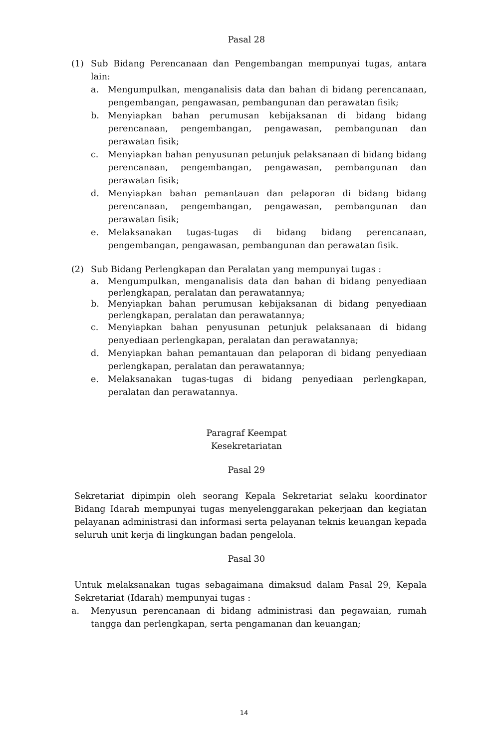Pasal 28
(1) Sub Bidang Perencanaan dan Pengembangan mempunyai tugas, antara lain:
a. Mengumpulkan, menganalisis data dan bahan di bidang perencanaan, pengembangan, pengawasan, pembangunan dan perawatan fisik;
b. Menyiapkan bahan perumusan kebijaksanan di bidang bidang perencanaan, pengembangan, pengawasan, pembangunan dan perawatan fisik;
c. Menyiapkan bahan penyusunan petunjuk pelaksanaan di bidang bidang perencanaan, pengembangan, pengawasan, pembangunan dan perawatan fisik;
d. Menyiapkan bahan pemantauan dan pelaporan di bidang bidang perencanaan, pengembangan, pengawasan, pembangunan dan perawatan fisik;
e. Melaksanakan tugas-tugas di bidang bidang perencanaan, pengembangan, pengawasan, pembangunan dan perawatan fisik.
(2) Sub Bidang Perlengkapan dan Peralatan yang mempunyai tugas :
a. Mengumpulkan, menganalisis data dan bahan di bidang penyediaan perlengkapan, peralatan dan perawatannya;
b. Menyiapkan bahan perumusan kebijaksanan di bidang penyediaan perlengkapan, peralatan dan perawatannya;
c. Menyiapkan bahan penyusunan petunjuk pelaksanaan di bidang penyediaan perlengkapan, peralatan dan perawatannya;
d. Menyiapkan bahan pemantauan dan pelaporan di bidang penyediaan perlengkapan, peralatan dan perawatannya;
e. Melaksanakan tugas-tugas di bidang penyediaan perlengkapan, peralatan dan perawatannya.
Paragraf Keempat
Kesekretariatan
Pasal 29
Sekretariat dipimpin oleh seorang Kepala Sekretariat selaku koordinator Bidang Idarah mempunyai tugas menyelenggarakan pekerjaan dan kegiatan pelayanan administrasi dan informasi serta pelayanan teknis keuangan kepada seluruh unit kerja di lingkungan badan pengelola.
Pasal 30
Untuk melaksanakan tugas sebagaimana dimaksud dalam Pasal 29, Kepala Sekretariat (Idarah) mempunyai tugas :
a. Menyusun perencanaan di bidang administrasi dan pegawaian, rumah tangga dan perlengkapan, serta pengamanan dan keuangan;
14